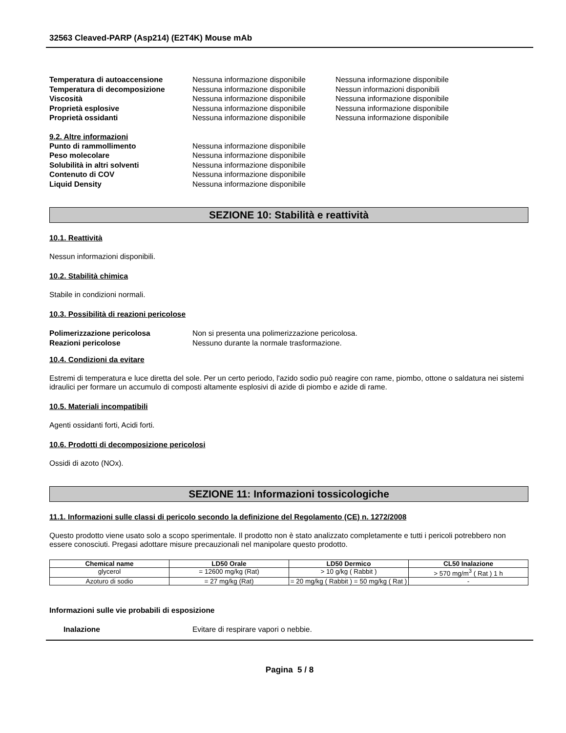32563 Cleaved-PARP (Asp214) (E2T4K) Mouse mAb
Temperatura di autoaccensione Nessuna informazione disponibile
Nessuna informazione disponibile
Temperatura di decomposizione Nessuna informazione disponibile
Nessun informazioni disponibili
Viscosità Nessuna informazione disponibile
Nessuna informazione disponibile
Proprietà esplosive Nessuna informazione disponibile
Nessuna informazione disponibile
Proprietà ossidanti Nessuna informazione disponibile
Nessuna informazione disponibile
9.2. Altre informazioni
Punto di rammollimento Nessuna informazione disponibile
Peso molecolare Nessuna informazione disponibile
Solubilità in altri solventi Nessuna informazione disponibile
Contenuto di COV Nessuna informazione disponibile
Liquid Density Nessuna informazione disponibile
SEZIONE 10: Stabilità e reattività
10.1. Reattività
Nessun informazioni disponibili.
10.2. Stabilità chimica
Stabile in condizioni normali.
10.3. Possibilità di reazioni pericolose
Polimerizzazione pericolosa Non si presenta una polimerizzazione pericolosa.
Reazioni pericolose Nessuno durante la normale trasformazione.
10.4. Condizioni da evitare
Estremi di temperatura e luce diretta del sole. Per un certo periodo, l'azido sodio può reagire con rame, piombo, ottone o saldatura nei sistemi idraulici per formare un accumulo di composti altamente esplosivi di azide di piombo e azide di rame.
10.5. Materiali incompatibili
Agenti ossidanti forti, Acidi forti.
10.6. Prodotti di decomposizione pericolosi
Ossidi di azoto (NOx).
SEZIONE 11: Informazioni tossicologiche
11.1. Informazioni sulle classi di pericolo secondo la definizione del Regolamento (CE) n. 1272/2008
Questo prodotto viene usato solo a scopo sperimentale. Il prodotto non è stato analizzato completamente e tutti i pericoli potrebbero non essere conosciuti. Pregasi adottare misure precauzionali nel manipolare questo prodotto.
| Chemical name | LD50 Orale | LD50 Dermico | CL50 Inalazione |
| --- | --- | --- | --- |
| glycerol | = 12600 mg/kg (Rat) | > 10 g/kg ( Rabbit ) | > 570 mg/m<sup>3</sup> ( Rat ) 1 h |
| Azoturo di sodio | = 27 mg/kg (Rat) | = 20 mg/kg ( Rabbit ) = 50 mg/kg ( Rat ) | - |
Informazioni sulle vie probabili di esposizione
Inalazione Evitare di respirare vapori o nebbie.
Pagina 5 / 8